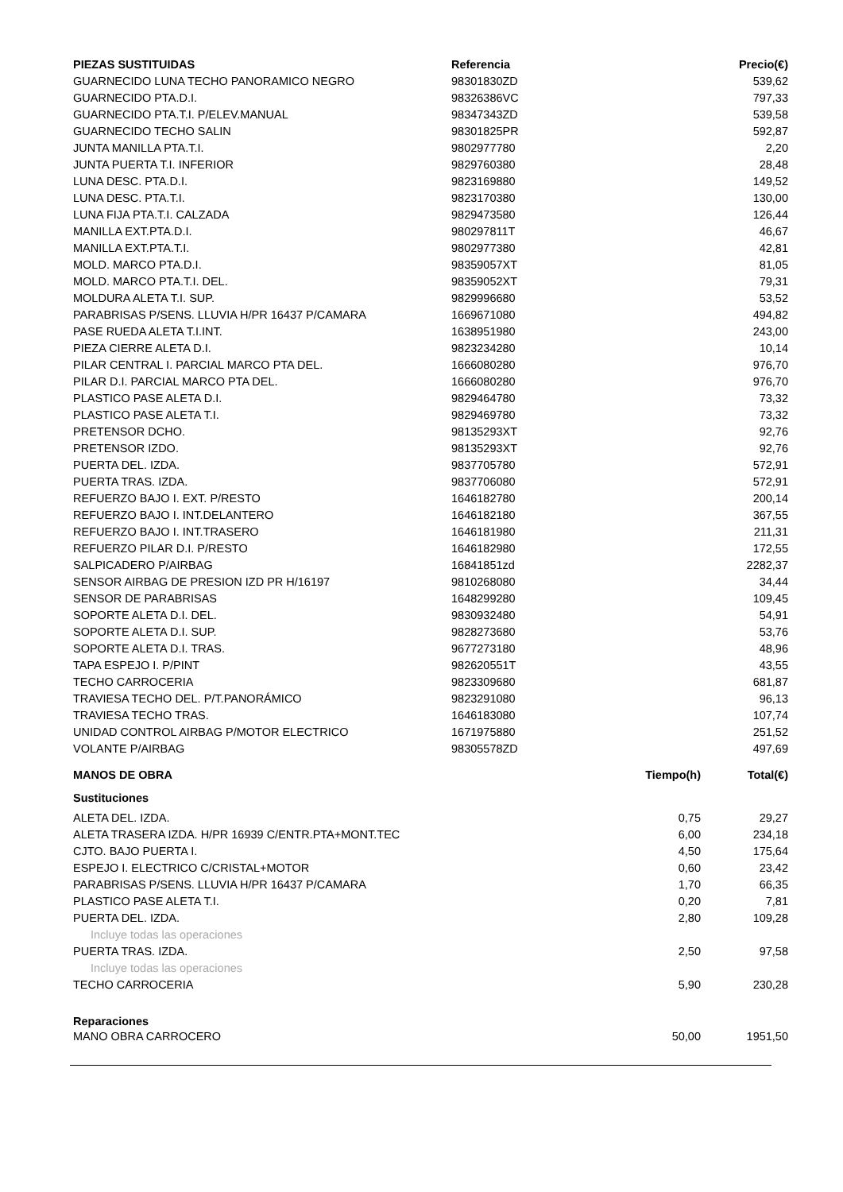| PIEZAS SUSTITUIDAS | Referencia | Precio(€) |
| --- | --- | --- |
| GUARNECIDO LUNA TECHO PANORAMICO NEGRO | 98301830ZD | 539,62 |
| GUARNECIDO PTA.D.I. | 98326386VC | 797,33 |
| GUARNECIDO PTA.T.I. P/ELEV.MANUAL | 98347343ZD | 539,58 |
| GUARNECIDO TECHO SALIN | 98301825PR | 592,87 |
| JUNTA MANILLA PTA.T.I. | 9802977780 | 2,20 |
| JUNTA PUERTA T.I. INFERIOR | 9829760380 | 28,48 |
| LUNA DESC. PTA.D.I. | 9823169880 | 149,52 |
| LUNA DESC. PTA.T.I. | 9823170380 | 130,00 |
| LUNA FIJA PTA.T.I. CALZADA | 9829473580 | 126,44 |
| MANILLA EXT.PTA.D.I. | 980297811T | 46,67 |
| MANILLA EXT.PTA.T.I. | 9802977380 | 42,81 |
| MOLD. MARCO PTA.D.I. | 98359057XT | 81,05 |
| MOLD. MARCO PTA.T.I. DEL. | 98359052XT | 79,31 |
| MOLDURA ALETA T.I. SUP. | 9829996680 | 53,52 |
| PARABRISAS P/SENS. LLUVIA H/PR 16437 P/CAMARA | 1669671080 | 494,82 |
| PASE RUEDA ALETA T.I.INT. | 1638951980 | 243,00 |
| PIEZA CIERRE ALETA D.I. | 9823234280 | 10,14 |
| PILAR CENTRAL I. PARCIAL MARCO PTA DEL. | 1666080280 | 976,70 |
| PILAR D.I. PARCIAL MARCO PTA DEL. | 1666080280 | 976,70 |
| PLASTICO PASE ALETA D.I. | 9829464780 | 73,32 |
| PLASTICO PASE ALETA T.I. | 9829469780 | 73,32 |
| PRETENSOR DCHO. | 98135293XT | 92,76 |
| PRETENSOR IZDO. | 98135293XT | 92,76 |
| PUERTA DEL. IZDA. | 9837705780 | 572,91 |
| PUERTA TRAS. IZDA. | 9837706080 | 572,91 |
| REFUERZO BAJO I. EXT. P/RESTO | 1646182780 | 200,14 |
| REFUERZO BAJO I. INT.DELANTERO | 1646182180 | 367,55 |
| REFUERZO BAJO I. INT.TRASERO | 1646181980 | 211,31 |
| REFUERZO PILAR D.I. P/RESTO | 1646182980 | 172,55 |
| SALPICADERO P/AIRBAG | 16841851zd | 2282,37 |
| SENSOR AIRBAG DE PRESION IZD PR H/16197 | 9810268080 | 34,44 |
| SENSOR DE PARABRISAS | 1648299280 | 109,45 |
| SOPORTE ALETA D.I. DEL. | 9830932480 | 54,91 |
| SOPORTE ALETA D.I. SUP. | 9828273680 | 53,76 |
| SOPORTE ALETA D.I. TRAS. | 9677273180 | 48,96 |
| TAPA ESPEJO I. P/PINT | 982620551T | 43,55 |
| TECHO CARROCERIA | 9823309680 | 681,87 |
| TRAVIESA TECHO DEL. P/T.PANORÁMICO | 9823291080 | 96,13 |
| TRAVIESA TECHO TRAS. | 1646183080 | 107,74 |
| UNIDAD CONTROL AIRBAG P/MOTOR ELECTRICO | 1671975880 | 251,52 |
| VOLANTE P/AIRBAG | 98305578ZD | 497,69 |
| MANOS DE OBRA | Tiempo(h) | Total(€) |
| --- | --- | --- |
| Sustituciones | | |
| ALETA DEL. IZDA. | 0,75 | 29,27 |
| ALETA TRASERA IZDA. H/PR 16939 C/ENTR.PTA+MONT.TEC | 6,00 | 234,18 |
| CJTO. BAJO PUERTA I. | 4,50 | 175,64 |
| ESPEJO I. ELECTRICO C/CRISTAL+MOTOR | 0,60 | 23,42 |
| PARABRISAS P/SENS. LLUVIA H/PR 16437 P/CAMARA | 1,70 | 66,35 |
| PLASTICO PASE ALETA T.I. | 0,20 | 7,81 |
| PUERTA DEL. IZDA. | 2,80 | 109,28 |
| Incluye todas las operaciones | | |
| PUERTA TRAS. IZDA. | 2,50 | 97,58 |
| Incluye todas las operaciones | | |
| TECHO CARROCERIA | 5,90 | 230,28 |
| Reparaciones | | |
| MANO OBRA CARROCERO | 50,00 | 1951,50 |